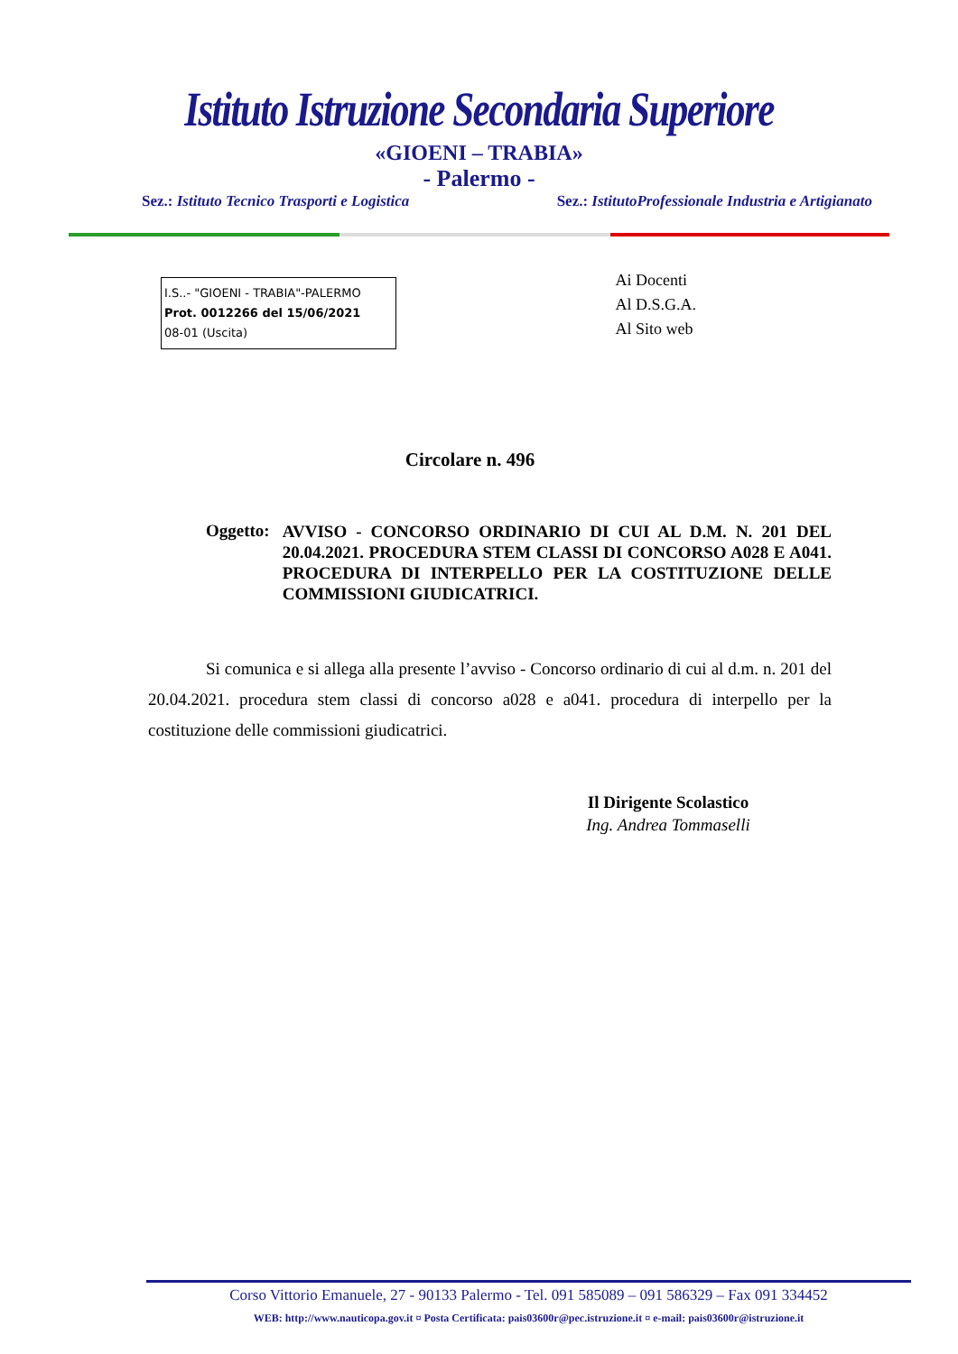Istituto Istruzione Secondaria Superiore
«GIOENI – TRABIA»
- Palermo -
Sez.: Istituto Tecnico Trasporti e Logistica Sez.: IstitutoProfessionale Industria e Artigianato
I.S..- "GIOENI - TRABIA"-PALERMO
Prot. 0012266 del 15/06/2021
08-01 (Uscita)
Ai Docenti
Al D.S.G.A.
Al Sito web
Circolare n. 496
Oggetto:
AVVISO - CONCORSO ORDINARIO DI CUI AL D.M. N. 201 DEL 20.04.2021. PROCEDURA STEM CLASSI DI CONCORSO A028 E A041. PROCEDURA DI INTERPELLO PER LA COSTITUZIONE DELLE COMMISSIONI GIUDICATRICI.
Si comunica e si allega alla presente l’avviso - Concorso ordinario di cui al d.m. n. 201 del 20.04.2021. procedura stem classi di concorso a028 e a041. procedura di interpello per la costituzione delle commissioni giudicatrici.
Il Dirigente Scolastico
Ing. Andrea Tommaselli
Corso Vittorio Emanuele, 27 - 90133 Palermo - Tel. 091 585089 – 091 586329 – Fax 091 334452
WEB: http://www.nauticopa.gov.it ¤ Posta Certificata: pais03600r@pec.istruzione.it ¤ e-mail: pais03600r@istruzione.it